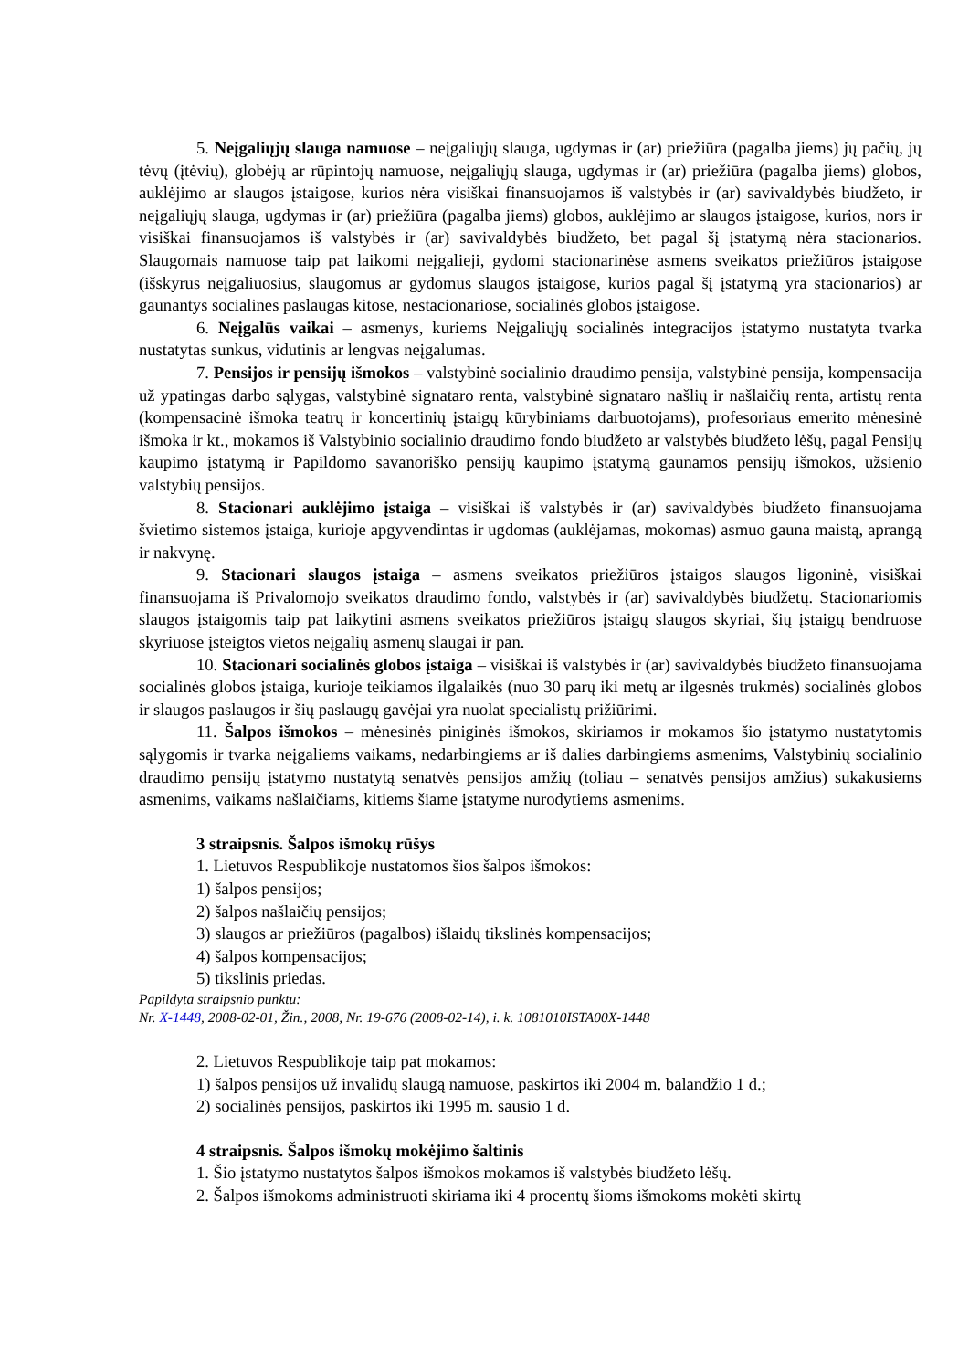5. Neįgaliųjų slauga namuose – neįgaliųjų slauga, ugdymas ir (ar) priežiūra (pagalba jiems) jų pačių, jų tėvų (įtėvių), globėjų ar rūpintojų namuose, neįgaliųjų slauga, ugdymas ir (ar) priežiūra (pagalba jiems) globos, auklėjimo ar slaugos įstaigose, kurios nėra visiškai finansuojamos iš valstybės ir (ar) savivaldybės biudžeto, ir neįgaliųjų slauga, ugdymas ir (ar) priežiūra (pagalba jiems) globos, auklėjimo ar slaugos įstaigose, kurios, nors ir visiškai finansuojamos iš valstybės ir (ar) savivaldybės biudžeto, bet pagal šį įstatymą nėra stacionarios. Slaugomais namuose taip pat laikomi neįgalieji, gydomi stacionarinėse asmens sveikatos priežiūros įstaigose (išskyrus neįgaliuosius, slaugomus ar gydomus slaugos įstaigose, kurios pagal šį įstatymą yra stacionarios) ar gaunantys socialines paslaugas kitose, nestacionariose, socialinės globos įstaigose.
6. Neįgalūs vaikai – asmenys, kuriems Neįgaliųjų socialinės integracijos įstatymo nustatyta tvarka nustatytas sunkus, vidutinis ar lengvas neįgalumas.
7. Pensijos ir pensijų išmokos – valstybinė socialinio draudimo pensija, valstybinė pensija, kompensacija už ypatingas darbo sąlygas, valstybinė signataro renta, valstybinė signataro našlių ir našlaičių renta, artistų renta (kompensacinė išmoka teatrų ir koncertinių įstaigų kūrybiniams darbuotojams), profesoriaus emerito mėnesinė išmoka ir kt., mokamos iš Valstybinio socialinio draudimo fondo biudžeto ar valstybės biudžeto lėšų, pagal Pensijų kaupimo įstatymą ir Papildomo savanoriško pensijų kaupimo įstatymą gaunamos pensijų išmokos, užsienio valstybių pensijos.
8. Stacionari auklėjimo įstaiga – visiškai iš valstybės ir (ar) savivaldybės biudžeto finansuojama švietimo sistemos įstaiga, kurioje apgyvendintas ir ugdomas (auklėjamas, mokomas) asmuo gauna maistą, aprangą ir nakvynę.
9. Stacionari slaugos įstaiga – asmens sveikatos priežiūros įstaigos slaugos ligoninė, visiškai finansuojama iš Privalomojo sveikatos draudimo fondo, valstybės ir (ar) savivaldybės biudžetų. Stacionariomis slaugos įstaigomis taip pat laikytini asmens sveikatos priežiūros įstaigų slaugos skyriai, šių įstaigų bendruose skyriuose įsteigtos vietos neįgalių asmenų slaugai ir pan.
10. Stacionari socialinės globos įstaiga – visiškai iš valstybės ir (ar) savivaldybės biudžeto finansuojama socialinės globos įstaiga, kurioje teikiamos ilgalaikės (nuo 30 parų iki metų ar ilgesnės trukmės) socialinės globos ir slaugos paslaugos ir šių paslaugų gavėjai yra nuolat specialistų prižiūrimi.
11. Šalpos išmokos – mėnesinės piniginės išmokos, skiriamos ir mokamos šio įstatymo nustatytomis sąlygomis ir tvarka neįgaliems vaikams, nedarbingiems ar iš dalies darbingiems asmenims, Valstybinių socialinio draudimo pensijų įstatymo nustatytą senatvės pensijos amžių (toliau – senatvės pensijos amžius) sukakusiems asmenims, vaikams našlaičiams, kitiems šiame įstatyme nurodytiems asmenims.
3 straipsnis. Šalpos išmokų rūšys
1. Lietuvos Respublikoje nustatomos šios šalpos išmokos:
1) šalpos pensijos;
2) šalpos našlaičių pensijos;
3) slaugos ar priežiūros (pagalbos) išlaidų tikslinės kompensacijos;
4) šalpos kompensacijos;
5) tikslinis priedas.
Papildyta straipsnio punktu:
Nr. X-1448, 2008-02-01, Žin., 2008, Nr. 19-676 (2008-02-14), i. k. 1081010ISTA00X-1448
2. Lietuvos Respublikoje taip pat mokamos:
1) šalpos pensijos už invalidų slaugą namuose, paskirtos iki 2004 m. balandžio 1 d.;
2) socialinės pensijos, paskirtos iki 1995 m. sausio 1 d.
4 straipsnis. Šalpos išmokų mokėjimo šaltinis
1. Šio įstatymo nustatytos šalpos išmokos mokamos iš valstybės biudžeto lėšų.
2. Šalpos išmokoms administruoti skiriama iki 4 procentų šioms išmokoms mokėti skirtų